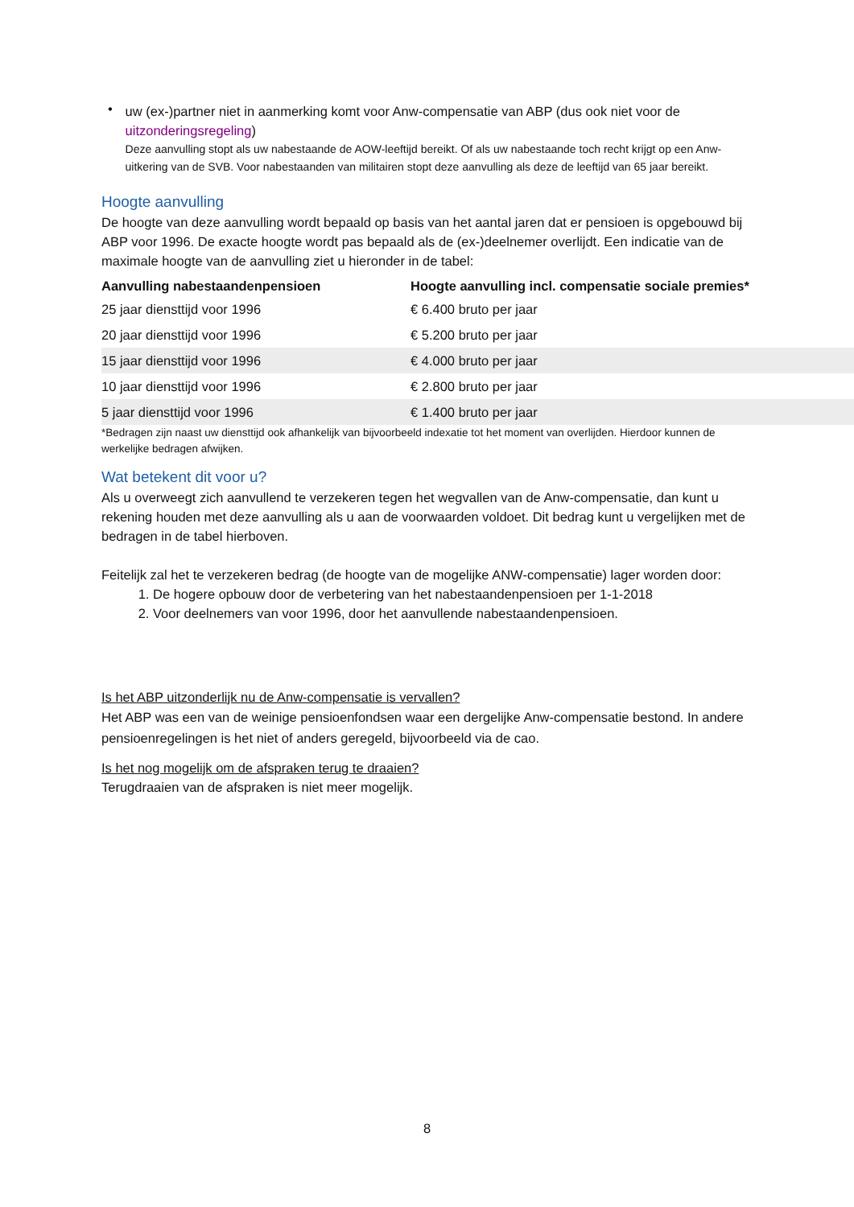•
uw (ex-)partner niet in aanmerking komt voor Anw-compensatie van ABP (dus ook niet voor de uitzonderingsregeling)
Deze aanvulling stopt als uw nabestaande de AOW-leeftijd bereikt. Of als uw nabestaande toch recht krijgt op een Anw-uitkering van de SVB. Voor nabestaanden van militairen stopt deze aanvulling als deze de leeftijd van 65 jaar bereikt.
Hoogte aanvulling
De hoogte van deze aanvulling wordt bepaald op basis van het aantal jaren dat er pensioen is opgebouwd bij ABP voor 1996. De exacte hoogte wordt pas bepaald als de (ex-)deelnemer overlijdt. Een indicatie van de maximale hoogte van de aanvulling ziet u hieronder in de tabel:
| Aanvulling nabestaandenpensioen | Hoogte aanvulling incl. compensatie sociale premies* |
| --- | --- |
| 25 jaar diensttijd voor 1996 | € 6.400 bruto per jaar |
| 20 jaar diensttijd voor 1996 | € 5.200 bruto per jaar |
| 15 jaar diensttijd voor 1996 | € 4.000 bruto per jaar |
| 10 jaar diensttijd voor 1996 | € 2.800 bruto per jaar |
| 5 jaar diensttijd voor 1996 | € 1.400 bruto per jaar |
*Bedragen zijn naast uw diensttijd ook afhankelijk van bijvoorbeeld indexatie tot het moment van overlijden. Hierdoor kunnen de werkelijke bedragen afwijken.
Wat betekent dit voor u?
Als u overweegt zich aanvullend te verzekeren tegen het wegvallen van de Anw-compensatie, dan kunt u rekening houden met deze aanvulling als u aan de voorwaarden voldoet. Dit bedrag kunt u vergelijken met de bedragen in de tabel hierboven.
Feitelijk zal het te verzekeren bedrag (de hoogte van de mogelijke ANW-compensatie) lager worden door:
1. De hogere opbouw door de verbetering van het nabestaandenpensioen per 1-1-2018
2. Voor deelnemers van voor 1996, door het aanvullende nabestaandenpensioen.
Is het ABP uitzonderlijk nu de Anw-compensatie is vervallen?
Het ABP was een van de weinige pensioenfondsen waar een dergelijke Anw-compensatie bestond. In andere pensioenregelingen is het niet of anders geregeld, bijvoorbeeld via de cao.
Is het nog mogelijk om de afspraken terug te draaien?
Terugdraaien van de afspraken is niet meer mogelijk.
8